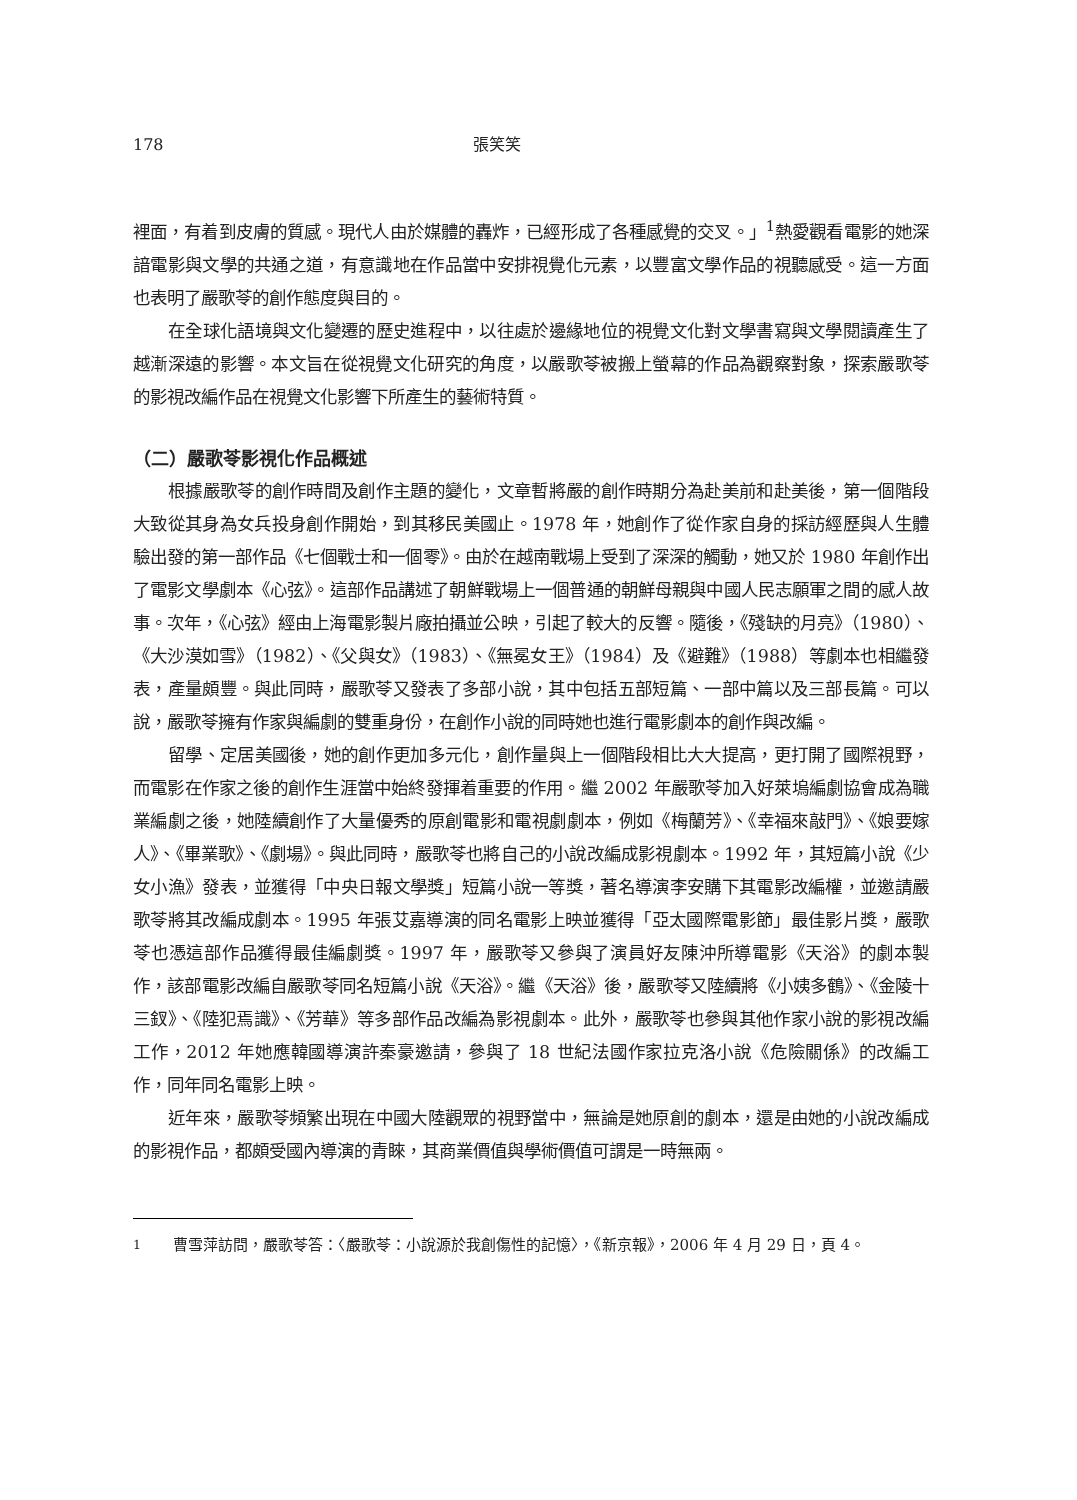178 張笑笑
裡面，有着到皮膚的質感。現代人由於媒體的轟炸，已經形成了各種感覺的交叉。」<sup>1</sup>熱愛觀看電影的她深諳電影與文學的共通之道，有意識地在作品當中安排視覺化元素，以豐富文學作品的視聽感受。這一方面也表明了嚴歌苓的創作態度與目的。
在全球化語境與文化變遷的歷史進程中，以往處於邊緣地位的視覺文化對文學書寫與文學閱讀產生了越漸深遠的影響。本文旨在從視覺文化研究的角度，以嚴歌苓被搬上螢幕的作品為觀察對象，探索嚴歌苓的影視改編作品在視覺文化影響下所產生的藝術特質。
（二）嚴歌苓影視化作品概述
根據嚴歌苓的創作時間及創作主題的變化，文章暫將嚴的創作時期分為赴美前和赴美後，第一個階段大致從其身為女兵投身創作開始，到其移民美國止。1978 年，她創作了從作家自身的採訪經歷與人生體驗出發的第一部作品《七個戰士和一個零》。由於在越南戰場上受到了深深的觸動，她又於 1980 年創作出了電影文學劇本《心弦》。這部作品講述了朝鮮戰場上一個普通的朝鮮母親與中國人民志願軍之間的感人故事。次年，《心弦》經由上海電影製片廠拍攝並公映，引起了較大的反響。隨後，《殘缺的月亮》（1980）、《大沙漠如雪》（1982）、《父與女》（1983）、《無冕女王》（1984）及《避難》（1988）等劇本也相繼發表，產量頗豐。與此同時，嚴歌苓又發表了多部小說，其中包括五部短篇、一部中篇以及三部長篇。可以說，嚴歌苓擁有作家與編劇的雙重身份，在創作小說的同時她也進行電影劇本的創作與改編。
留學、定居美國後，她的創作更加多元化，創作量與上一個階段相比大大提高，更打開了國際視野，而電影在作家之後的創作生涯當中始終發揮着重要的作用。繼 2002 年嚴歌苓加入好萊塢編劇協會成為職業編劇之後，她陸續創作了大量優秀的原創電影和電視劇劇本，例如《梅蘭芳》、《幸福來敲門》、《娘要嫁人》、《畢業歌》、《劇場》。與此同時，嚴歌苓也將自己的小說改編成影視劇本。1992 年，其短篇小說《少女小漁》發表，並獲得「中央日報文學獎」短篇小說一等獎，著名導演李安購下其電影改編權，並邀請嚴歌苓將其改編成劇本。1995 年張艾嘉導演的同名電影上映並獲得「亞太國際電影節」最佳影片獎，嚴歌苓也憑這部作品獲得最佳編劇獎。1997 年，嚴歌苓又參與了演員好友陳沖所導電影《天浴》的劇本製作，該部電影改編自嚴歌苓同名短篇小說《天浴》。繼《天浴》後，嚴歌苓又陸續將《小姨多鶴》、《金陵十三釵》、《陸犯焉識》、《芳華》等多部作品改編為影視劇本。此外，嚴歌苓也參與其他作家小說的影視改編工作，2012 年她應韓國導演許秦豪邀請，參與了 18 世紀法國作家拉克洛小說《危險關係》的改編工作，同年同名電影上映。
近年來，嚴歌苓頻繁出現在中國大陸觀眾的視野當中，無論是她原創的劇本，還是由她的小說改編成的影視作品，都頗受國內導演的青睞，其商業價值與學術價值可謂是一時無兩。
<sup>1</sup> 曹雪萍訪問，嚴歌苓答：〈嚴歌苓：小說源於我創傷性的記憶〉，《新京報》，2006 年 4 月 29 日，頁 4。